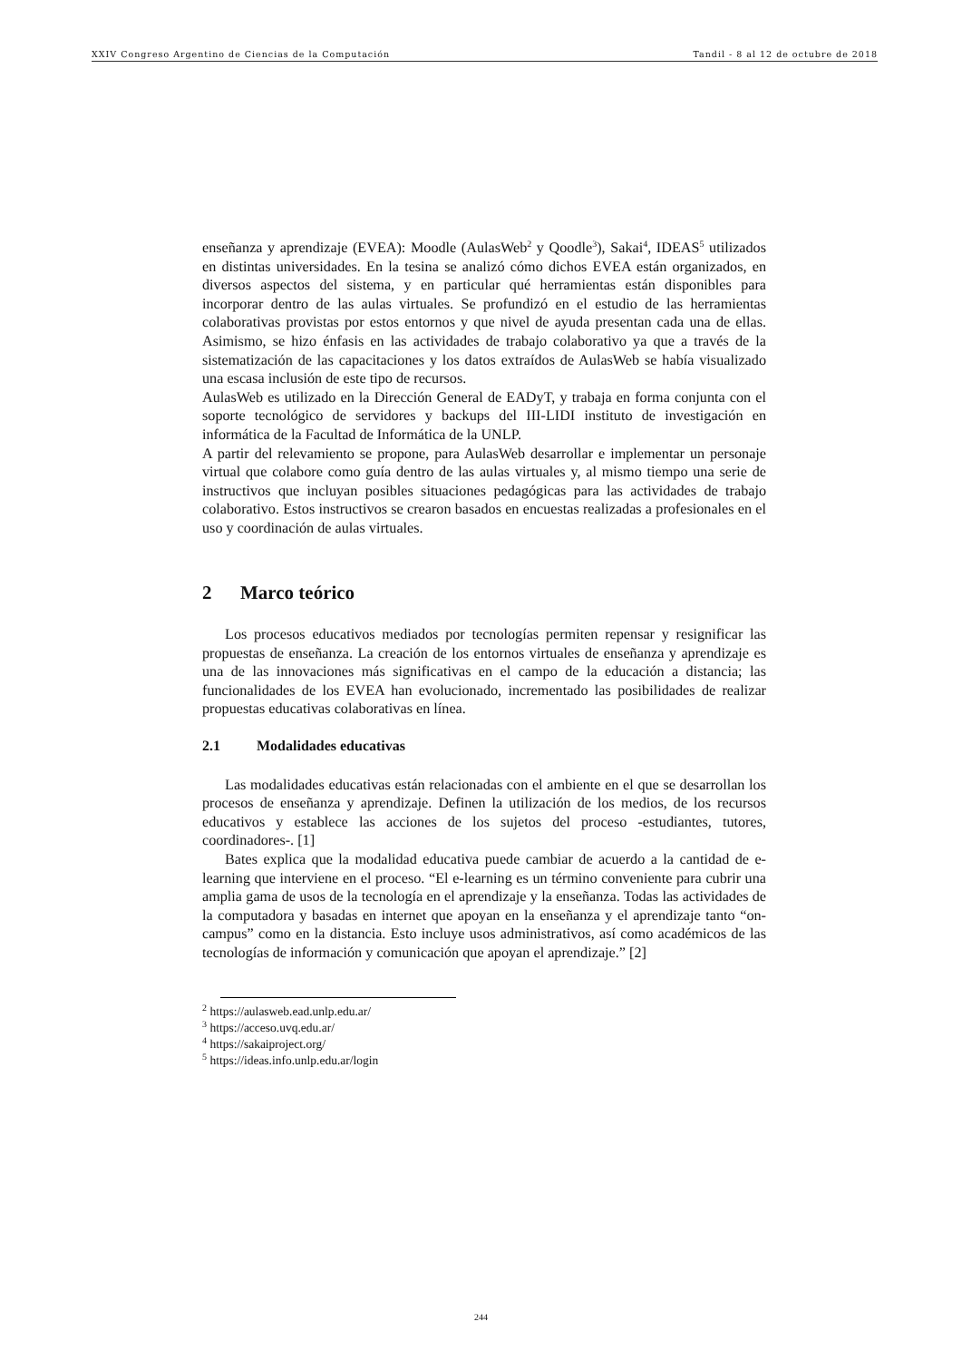XXIV Congreso Argentino de Ciencias de la Computación Tandil - 8 al 12 de octubre de 2018
enseñanza y aprendizaje (EVEA): Moodle (AulasWeb<sup>2</sup> y Qoodle<sup>3</sup>), Sakai<sup>4</sup>, IDEAS<sup>5</sup> utilizados en distintas universidades. En la tesina se analizó cómo dichos EVEA están organizados, en diversos aspectos del sistema, y en particular qué herramientas están disponibles para incorporar dentro de las aulas virtuales. Se profundizó en el estudio de las herramientas colaborativas provistas por estos entornos y que nivel de ayuda presentan cada una de ellas. Asimismo, se hizo énfasis en las actividades de trabajo colaborativo ya que a través de la sistematización de las capacitaciones y los datos extraídos de AulasWeb se había visualizado una escasa inclusión de este tipo de recursos.
AulasWeb es utilizado en la Dirección General de EADyT, y trabaja en forma conjunta con el soporte tecnológico de servidores y backups del III-LIDI instituto de investigación en informática de la Facultad de Informática de la UNLP.
A partir del relevamiento se propone, para AulasWeb desarrollar e implementar un personaje virtual que colabore como guía dentro de las aulas virtuales y, al mismo tiempo una serie de instructivos que incluyan posibles situaciones pedagógicas para las actividades de trabajo colaborativo. Estos instructivos se crearon basados en encuestas realizadas a profesionales en el uso y coordinación de aulas virtuales.
2 Marco teórico
Los procesos educativos mediados por tecnologías permiten repensar y resignificar las propuestas de enseñanza. La creación de los entornos virtuales de enseñanza y aprendizaje es una de las innovaciones más significativas en el campo de la educación a distancia; las funcionalidades de los EVEA han evolucionado, incrementado las posibilidades de realizar propuestas educativas colaborativas en línea.
2.1 Modalidades educativas
Las modalidades educativas están relacionadas con el ambiente en el que se desarrollan los procesos de enseñanza y aprendizaje. Definen la utilización de los medios, de los recursos educativos y establece las acciones de los sujetos del proceso -estudiantes, tutores, coordinadores-. [1]
Bates explica que la modalidad educativa puede cambiar de acuerdo a la cantidad de e-learning que interviene en el proceso. “El e-learning es un término conveniente para cubrir una amplia gama de usos de la tecnología en el aprendizaje y la enseñanza. Todas las actividades de la computadora y basadas en internet que apoyan en la enseñanza y el aprendizaje tanto “on-campus” como en la distancia. Esto incluye usos administrativos, así como académicos de las tecnologías de información y comunicación que apoyan el aprendizaje.” [2]
<sup>2</sup> https://aulasweb.ead.unlp.edu.ar/
<sup>3</sup> https://acceso.uvq.edu.ar/
<sup>4</sup> https://sakaiproject.org/
<sup>5</sup> https://ideas.info.unlp.edu.ar/login
244